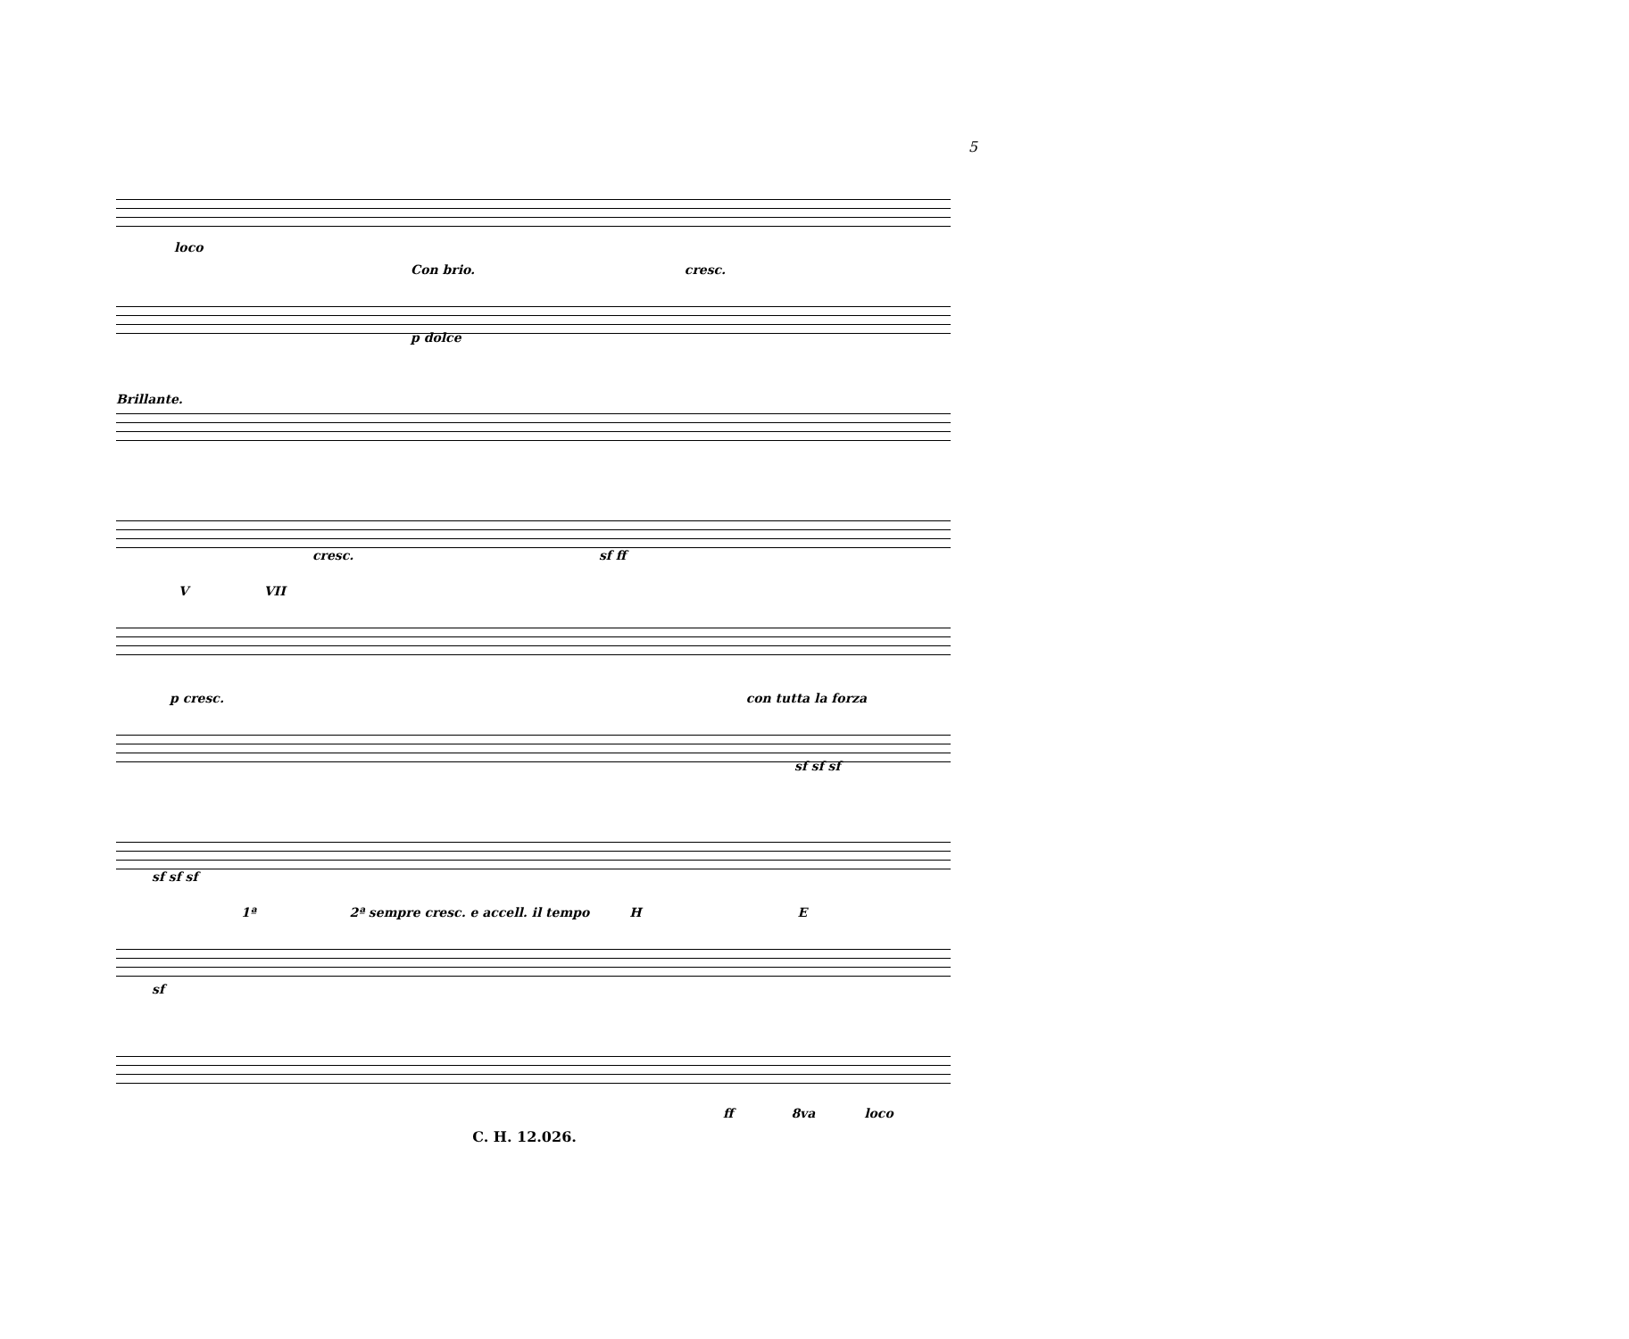5
loco
Con brio. cresc.
p dolce
Brillante.
cresc. sf ff
V VII
p cresc. con tutta la forza
sf sf sf
sf sf sf
1ª 2ª sempre cresc. e accell. il tempo H E
sf
ff 8va loco
C. H. 12.026.